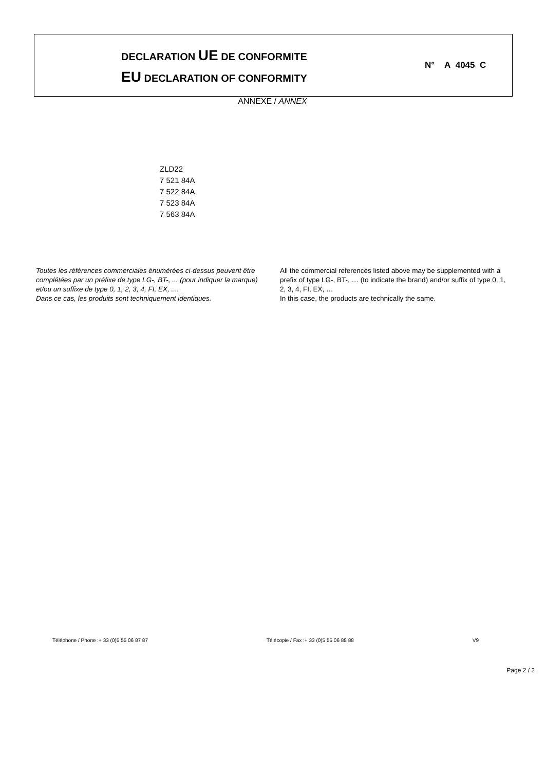DECLARATION UE DE CONFORMITE
EU DECLARATION OF CONFORMITY
N° A 4045 C
ANNEXE / ANNEX
ZLD22
7 521 84A
7 522 84A
7 523 84A
7 563 84A
Toutes les références commerciales énumérées ci-dessus peuvent être complétées par un préfixe de type LG-, BT-, ... (pour indiquer la marque) et/ou un suffixe de type 0, 1, 2, 3, 4, FI, EX, ....
Dans ce cas, les produits sont techniquement identiques.
All the commercial references listed above may be supplemented with a prefix of type LG-, BT-, … (to indicate the brand) and/or suffix of type 0, 1, 2, 3, 4, FI, EX, …
In this case, the products are technically the same.
Téléphone / Phone :+ 33 (0)5 55 06 87 87 Télécopie / Fax :+ 33 (0)5 55 06 88 88 V9
Page 2 / 2